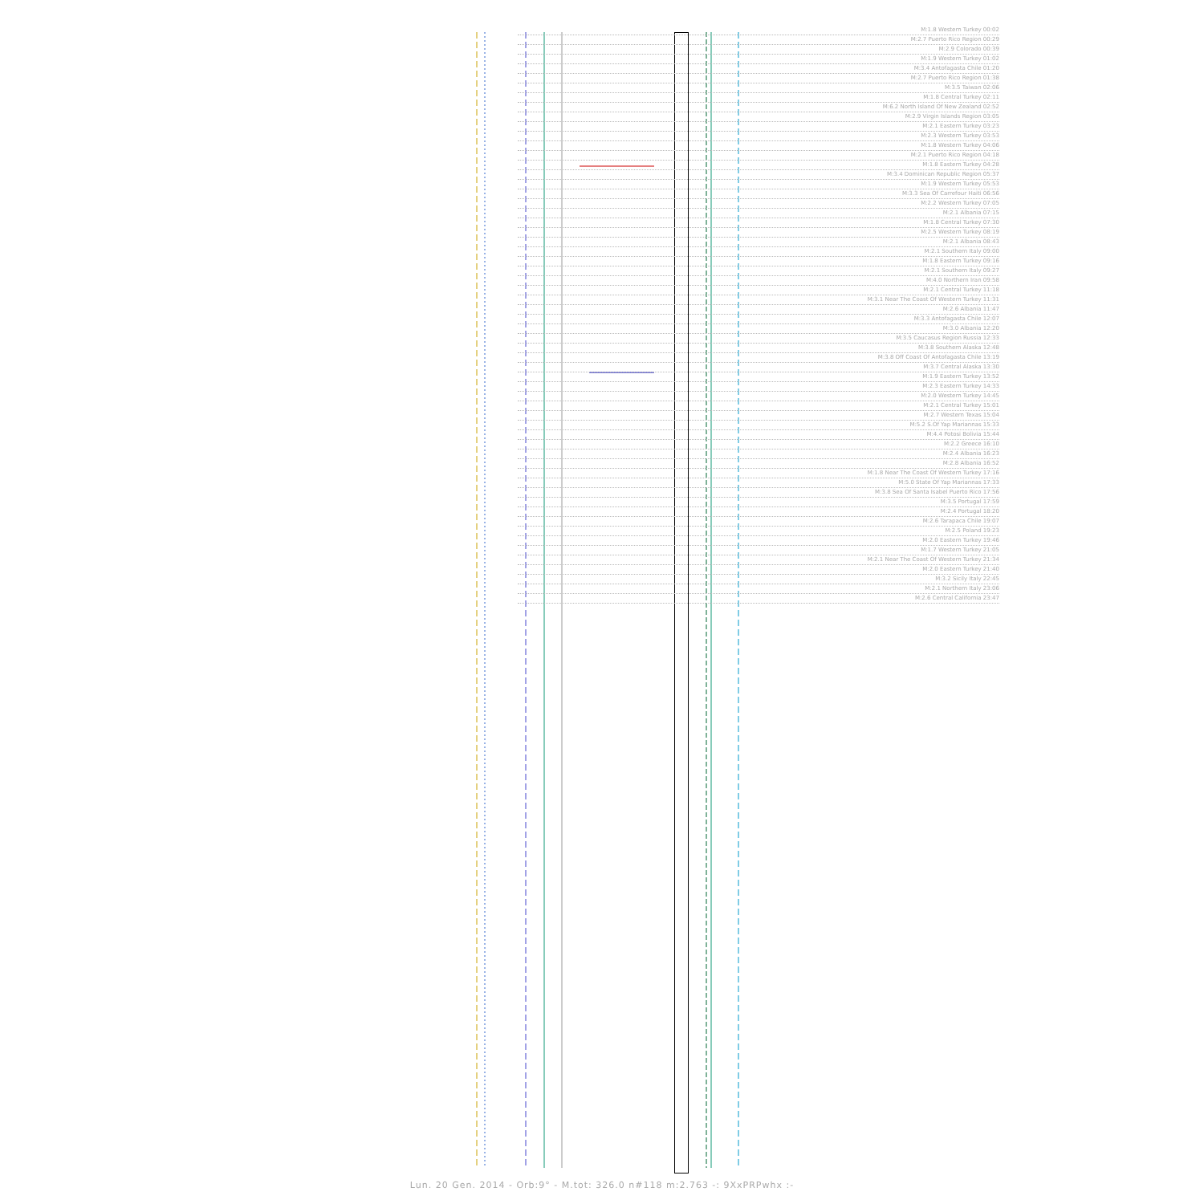M:1.8 Western Turkey 00:02
M:2.7 Puerto Rico Region 00:29
M:2.9 Colorado 00:39
M:1.9 Western Turkey 01:02
M:3.4 Antofagasta Chile 01:20
M:2.7 Puerto Rico Region 01:38
M:3.5 Taiwan 02:06
M:1.8 Central Turkey 02:11
M:6.2 North Island Of New Zealand 02:52
M:2.9 Virgin Islands Region 03:05
M:2.1 Eastern Turkey 03:23
M:2.3 Western Turkey 03:53
M:1.8 Western Turkey 04:06
M:2.1 Puerto Rico Region 04:18
M:1.8 Eastern Turkey 04:28
M:3.4 Dominican Republic Region 05:37
M:1.9 Western Turkey 05:53
M:3.3 Sea Of Carrefour Haiti 06:56
M:2.2 Western Turkey 07:05
M:2.1 Albania 07:15
M:1.8 Central Turkey 07:30
M:2.5 Western Turkey 08:19
M:2.1 Albania 08:43
M:2.1 Southern Italy 09:00
M:1.8 Eastern Turkey 09:16
M:2.1 Southern Italy 09:27
M:4.0 Northern Iran 09:58
M:2.1 Central Turkey 11:18
M:3.1 Near The Coast Of Western Turkey 11:31
M:2.6 Albania 11:47
M:3.3 Antofagasta Chile 12:07
M:3.0 Albania 12:20
M:3.5 Caucasus Region Russia 12:33
M:3.8 Southern Alaska 12:48
M:3.8 Off Coast Of Antofagasta Chile 13:19
M:3.7 Central Alaska 13:30
M:1.9 Eastern Turkey 13:52
M:2.3 Eastern Turkey 14:33
M:2.0 Western Turkey 14:45
M:2.1 Central Turkey 15:01
M:2.7 Western Texas 15:04
M:5.2 S.Of Yap Mariannas 15:33
M:4.4 Potosi Bolivia 15:44
M:2.2 Greece 16:10
M:2.4 Albania 16:23
M:2.8 Albania 16:52
M:1.8 Near The Coast Of Western Turkey 17:16
M:5.0 State Of Yap Mariannas 17:33
M:3.8 Sea Of Santa Isabel Puerto Rico 17:56
M:3.5 Portugal 17:59
M:2.4 Portugal 18:20
M:2.6 Tarapaca Chile 19:07
M:2.5 Poland 19:23
M:2.0 Eastern Turkey 19:46
M:1.7 Western Turkey 21:05
M:2.1 Near The Coast Of Western Turkey 21:34
M:2.0 Eastern Turkey 21:40
M:3.2 Sicily Italy 22:45
M:2.1 Northern Italy 23:06
M:2.6 Central California 23:47
Lun. 20 Gen. 2014 - Orb:9° - M.tot: 326.0 n#118 m:2.763 -: 9XxPRPwhx :-